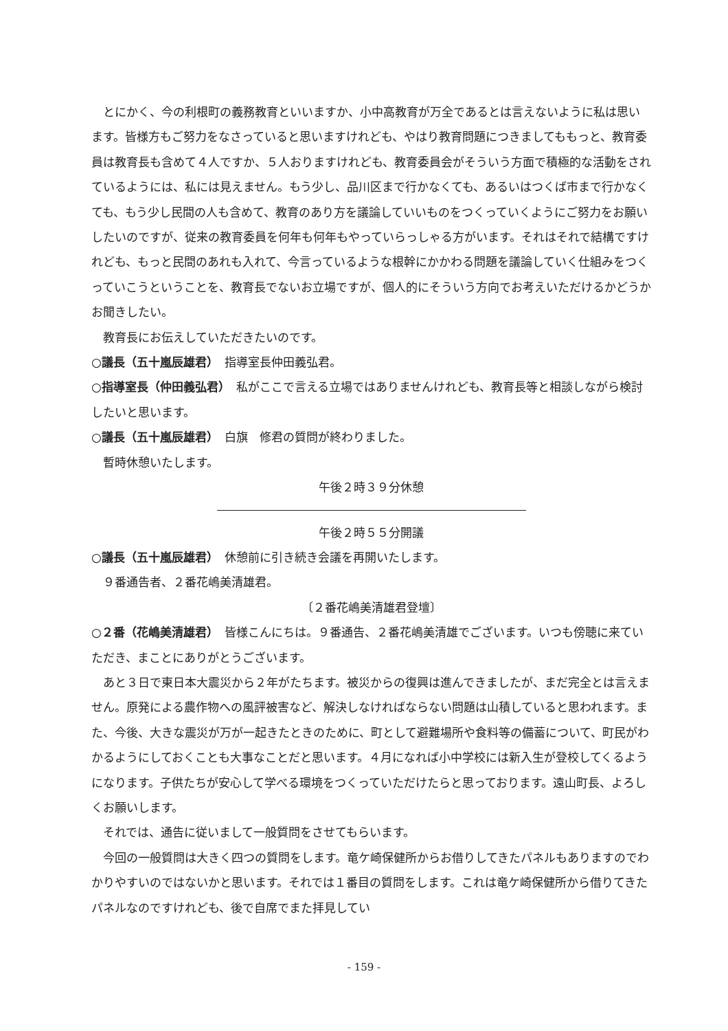とにかく、今の利根町の義務教育といいますか、小中高教育が万全であるとは言えないように私は思います。皆様方もご努力をなさっていると思いますけれども、やはり教育問題につきましてももっと、教育委員は教育長も含めて４人ですか、５人おりますけれども、教育委員会がそういう方面で積極的な活動をされているようには、私には見えません。もう少し、品川区まで行かなくても、あるいはつくば市まで行かなくても、もう少し民間の人も含めて、教育のあり方を議論していいものをつくっていくようにご努力をお願いしたいのですが、従来の教育委員を何年も何年もやっていらっしゃる方がいます。それはそれで結構ですけれども、もっと民間のあれも入れて、今言っているような根幹にかかわる問題を議論していく仕組みをつくっていこうということを、教育長でないお立場ですが、個人的にそういう方向でお考えいただけるかどうかお聞きしたい。
教育長にお伝えしていただきたいのです。
○議長（五十嵐辰雄君）　指導室長仲田義弘君。
○指導室長（仲田義弘君）　私がここで言える立場ではありませんけれども、教育長等と相談しながら検討したいと思います。
○議長（五十嵐辰雄君）　白旗　修君の質問が終わりました。
暫時休憩いたします。
午後２時３９分休憩
午後２時５５分開議
○議長（五十嵐辰雄君）　休憩前に引き続き会議を再開いたします。
９番通告者、２番花嶋美清雄君。
〔２番花嶋美清雄君登壇〕
○２番（花嶋美清雄君）　皆様こんにちは。９番通告、２番花嶋美清雄でございます。いつも傍聴に来ていただき、まことにありがとうございます。
あと３日で東日本大震災から２年がたちます。被災からの復興は進んできましたが、まだ完全とは言えません。原発による農作物への風評被害など、解決しなければならない問題は山積していると思われます。また、今後、大きな震災が万が一起きたときのために、町として避難場所や食料等の備蓄について、町民がわかるようにしておくことも大事なことだと思います。４月になれば小中学校には新入生が登校してくるようになります。子供たちが安心して学べる環境をつくっていただけたらと思っております。遠山町長、よろしくお願いします。
それでは、通告に従いまして一般質問をさせてもらいます。
今回の一般質問は大きく四つの質問をします。竜ケ崎保健所からお借りしてきたパネルもありますのでわかりやすいのではないかと思います。それでは１番目の質問をします。これは竜ケ崎保健所から借りてきたパネルなのですけれども、後で自席でまた拝見してい
- 159 -